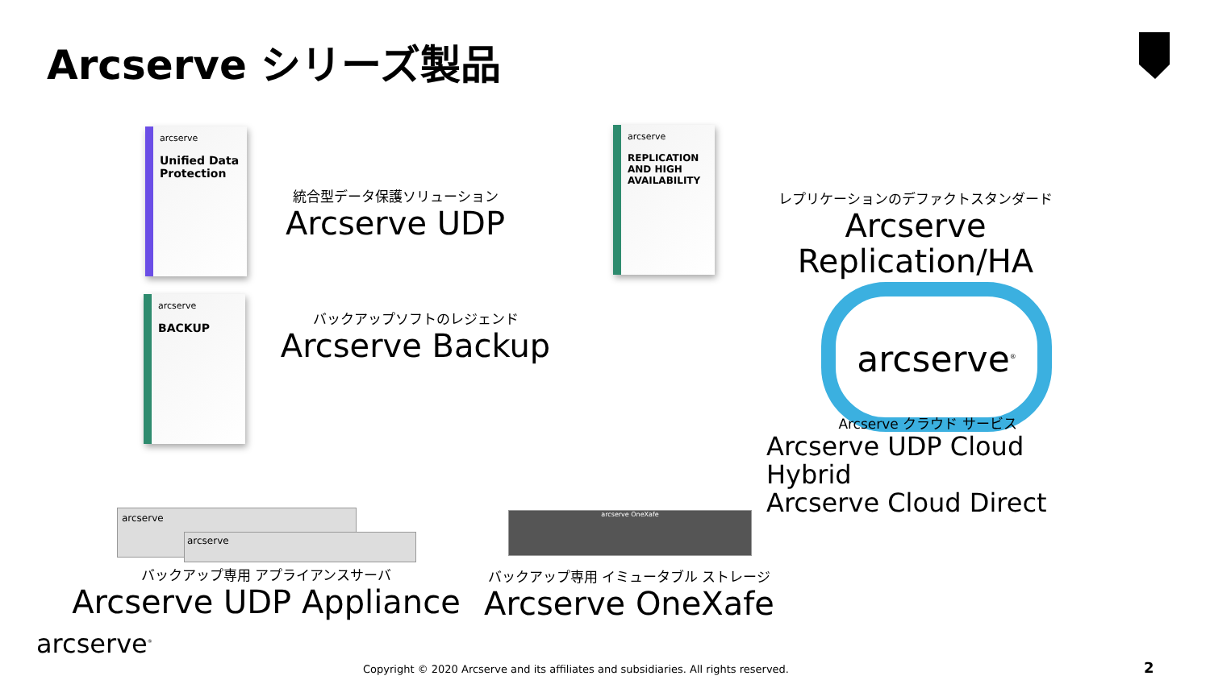Arcserve シリーズ製品
arcserve
Unified Data Protection
統合型データ保護ソリューション
Arcserve UDP
arcserve
REPLICATION AND HIGH AVAILABILITY
レプリケーションのデファクトスタンダード
Arcserve Replication/HA
arcserve
BACKUP
バックアップソフトのレジェンド
Arcserve Backup
arcserve<sup>®</sup>
Arcserve クラウド サービス
Arcserve UDP Cloud Hybrid
Arcserve Cloud Direct
arcserve
arcserve
arcserve OneXafe
バックアップ専用 アプライアンスサーバ
Arcserve UDP Appliance
バックアップ専用 イミュータブル ストレージ
Arcserve OneXafe
arcserve<sup>®</sup>
Copyright © 2020 Arcserve and its affiliates and subsidiaries. All rights reserved.
2